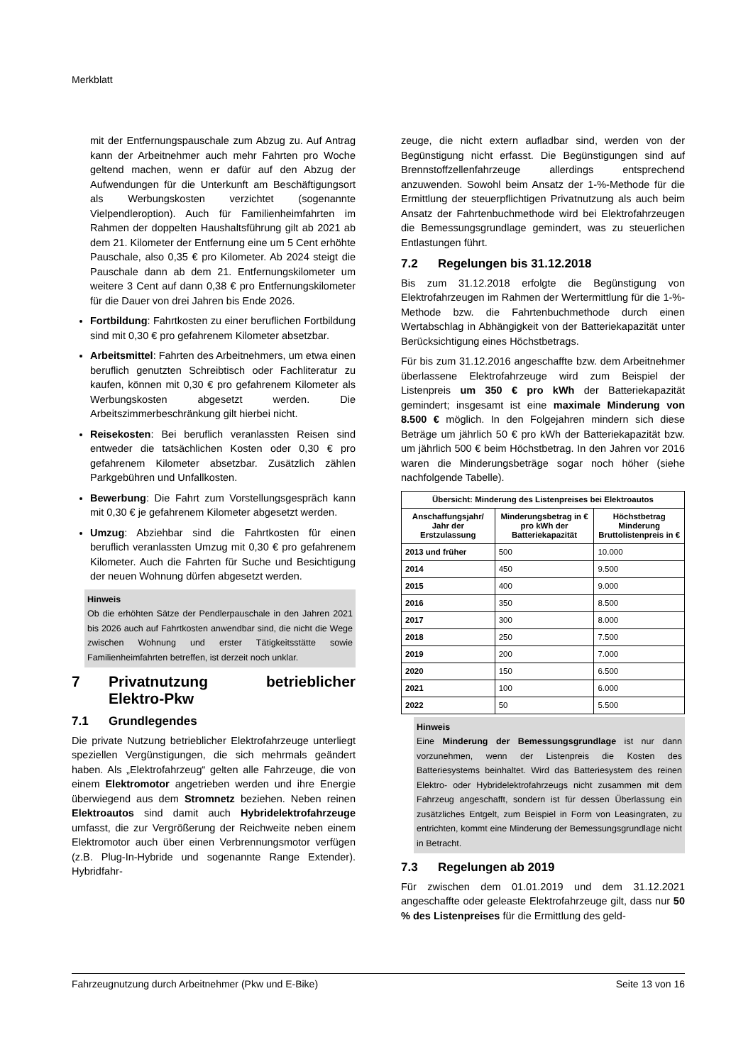Merkblatt
mit der Entfernungspauschale zum Abzug zu. Auf Antrag kann der Arbeitnehmer auch mehr Fahrten pro Woche geltend machen, wenn er dafür auf den Abzug der Aufwendungen für die Unterkunft am Beschäftigungsort als Werbungskosten verzichtet (sogenannte Vielpendleroption). Auch für Familienheimfahrten im Rahmen der doppelten Haushaltsführung gilt ab 2021 ab dem 21. Kilometer der Entfernung eine um 5 Cent erhöhte Pauschale, also 0,35 € pro Kilometer. Ab 2024 steigt die Pauschale dann ab dem 21. Entfernungskilometer um weitere 3 Cent auf dann 0,38 € pro Entfernungskilometer für die Dauer von drei Jahren bis Ende 2026.
Fortbildung: Fahrtkosten zu einer beruflichen Fortbildung sind mit 0,30 € pro gefahrenem Kilometer absetzbar.
Arbeitsmittel: Fahrten des Arbeitnehmers, um etwa einen beruflich genutzten Schreibtisch oder Fachliteratur zu kaufen, können mit 0,30 € pro gefahrenem Kilometer als Werbungskosten abgesetzt werden. Die Arbeitszimmerbeschränkung gilt hierbei nicht.
Reisekosten: Bei beruflich veranlassten Reisen sind entweder die tatsächlichen Kosten oder 0,30 € pro gefahrenem Kilometer absetzbar. Zusätzlich zählen Parkgebühren und Unfallkosten.
Bewerbung: Die Fahrt zum Vorstellungsgespräch kann mit 0,30 € je gefahrenem Kilometer abgesetzt werden.
Umzug: Abziehbar sind die Fahrtkosten für einen beruflich veranlassten Umzug mit 0,30 € pro gefahrenem Kilometer. Auch die Fahrten für Suche und Besichtigung der neuen Wohnung dürfen abgesetzt werden.
Hinweis
Ob die erhöhten Sätze der Pendlerpauschale in den Jahren 2021 bis 2026 auch auf Fahrtkosten anwendbar sind, die nicht die Wege zwischen Wohnung und erster Tätigkeitsstätte sowie Familienheimfahrten betreffen, ist derzeit noch unklar.
7 Privatnutzung betrieblicher Elektro-Pkw
7.1 Grundlegendes
Die private Nutzung betrieblicher Elektrofahrzeuge unterliegt speziellen Vergünstigungen, die sich mehrmals geändert haben. Als „Elektrofahrzeug“ gelten alle Fahrzeuge, die von einem Elektromotor angetrieben werden und ihre Energie überwiegend aus dem Stromnetz beziehen. Neben reinen Elektroautos sind damit auch Hybridelektrofahrzeuge umfasst, die zur Vergrößerung der Reichweite neben einem Elektromotor auch über einen Verbrennungsmotor verfügen (z.B. Plug-In-Hybride und sogenannte Range Extender). Hybridfahr-
zeuge, die nicht extern aufladbar sind, werden von der Begünstigung nicht erfasst. Die Begünstigungen sind auf Brennstoffzellenfahrzeuge allerdings entsprechend anzuwenden. Sowohl beim Ansatz der 1-%-Methode für die Ermittlung der steuerpflichtigen Privatnutzung als auch beim Ansatz der Fahrtenbuchmethode wird bei Elektrofahrzeugen die Bemessungsgrundlage gemindert, was zu steuerlichen Entlastungen führt.
7.2 Regelungen bis 31.12.2018
Bis zum 31.12.2018 erfolgte die Begünstigung von Elektrofahrzeugen im Rahmen der Wertermittlung für die 1-%-Methode bzw. die Fahrtenbuchmethode durch einen Wertabschlag in Abhängigkeit von der Batteriekapazität unter Berücksichtigung eines Höchstbetrags.
Für bis zum 31.12.2016 angeschaffte bzw. dem Arbeitnehmer überlassene Elektrofahrzeuge wird zum Beispiel der Listenpreis um 350 € pro kWh der Batteriekapazität gemindert; insgesamt ist eine maximale Minderung von 8.500 € möglich. In den Folgejahren mindern sich diese Beträge um jährlich 50 € pro kWh der Batteriekapazität bzw. um jährlich 500 € beim Höchstbetrag. In den Jahren vor 2016 waren die Minderungsbeträge sogar noch höher (siehe nachfolgende Tabelle).
| Übersicht: Minderung des Listenpreises bei Elektroautos | | |
| --- | --- | --- |
| Anschaffungsjahr/ Jahr der Erstzulassung | Minderungsbetrag in € pro kWh der Batteriekapazität | Höchstbetrag Minderung Bruttolistenpreis in € |
| 2013 und früher | 500 | 10.000 |
| 2014 | 450 | 9.500 |
| 2015 | 400 | 9.000 |
| 2016 | 350 | 8.500 |
| 2017 | 300 | 8.000 |
| 2018 | 250 | 7.500 |
| 2019 | 200 | 7.000 |
| 2020 | 150 | 6.500 |
| 2021 | 100 | 6.000 |
| 2022 | 50 | 5.500 |
Hinweis
Eine Minderung der Bemessungsgrundlage ist nur dann vorzunehmen, wenn der Listenpreis die Kosten des Batteriesystems beinhaltet. Wird das Batteriesystem des reinen Elektro- oder Hybridelektrofahrzeugs nicht zusammen mit dem Fahrzeug angeschafft, sondern ist für dessen Überlassung ein zusätzliches Entgelt, zum Beispiel in Form von Leasingraten, zu entrichten, kommt eine Minderung der Bemessungsgrundlage nicht in Betracht.
7.3 Regelungen ab 2019
Für zwischen dem 01.01.2019 und dem 31.12.2021 angeschaffte oder geleaste Elektrofahrzeuge gilt, dass nur 50 % des Listenpreises für die Ermittlung des geld-
Fahrzeugnutzung durch Arbeitnehmer (Pkw und E-Bike) Seite 13 von 16